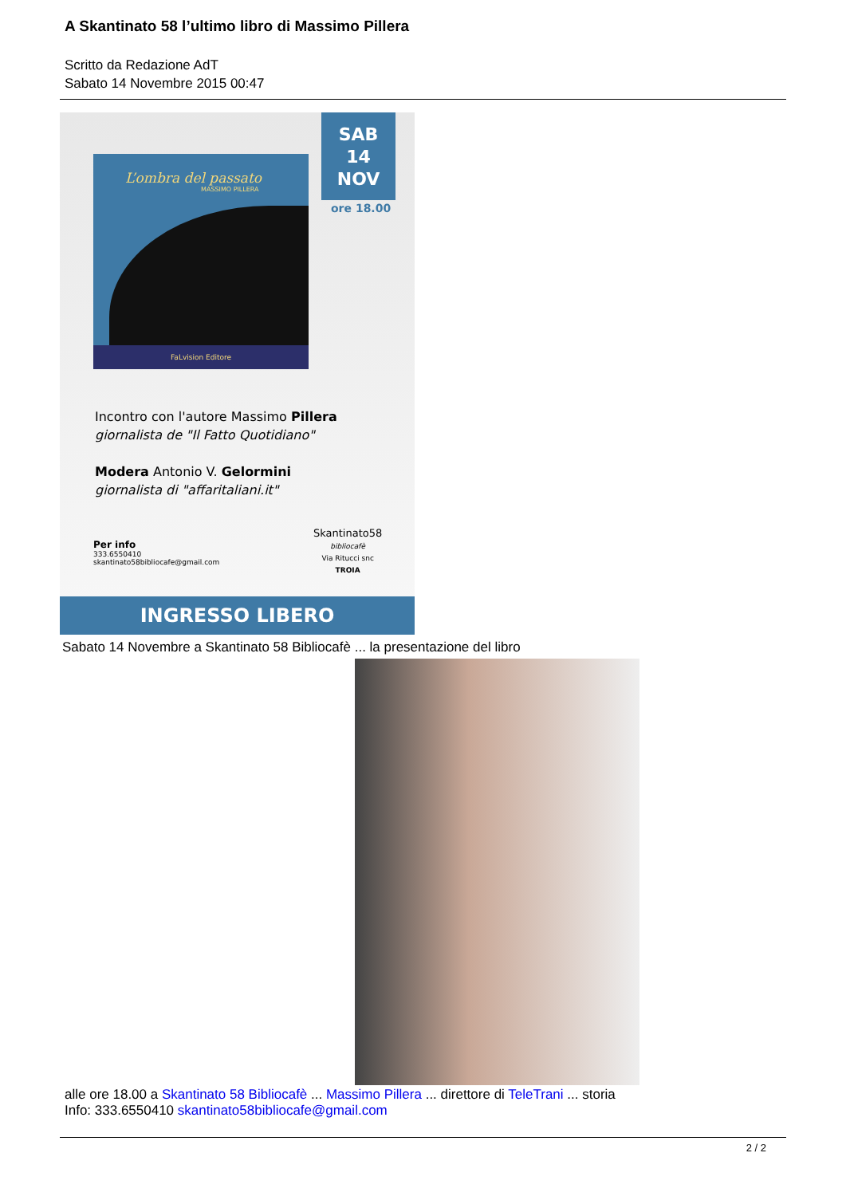A Skantinato 58 l’ultimo libro di Massimo Pillera
Scritto da Redazione AdT
Sabato 14 Novembre 2015 00:47
L’ombra del passato
MASSIMO PILLERA
FaLvision Editore
SAB
14
NOV
ore 18.00
Incontro con l'autore Massimo Pillera
giornalista de "Il Fatto Quotidiano"
Modera Antonio V. Gelormini
giornalista di "affaritaliani.it"
Skantinato58
bibliocafè
Via Ritucci snc
TROIA
Per info
333.6550410
skantinato58bibliocafe@gmail.com
INGRESSO LIBERO
Sabato 14 Novembre a Skantinato 58 Bibliocafè ... la presentazione del libro
alle ore 18.00 a Skantinato 58 Bibliocafè ... Massimo Pillera ... direttore di TeleTrani ... storia
Info: 333.6550410 skantinato58bibliocafe@gmail.com
2 / 2